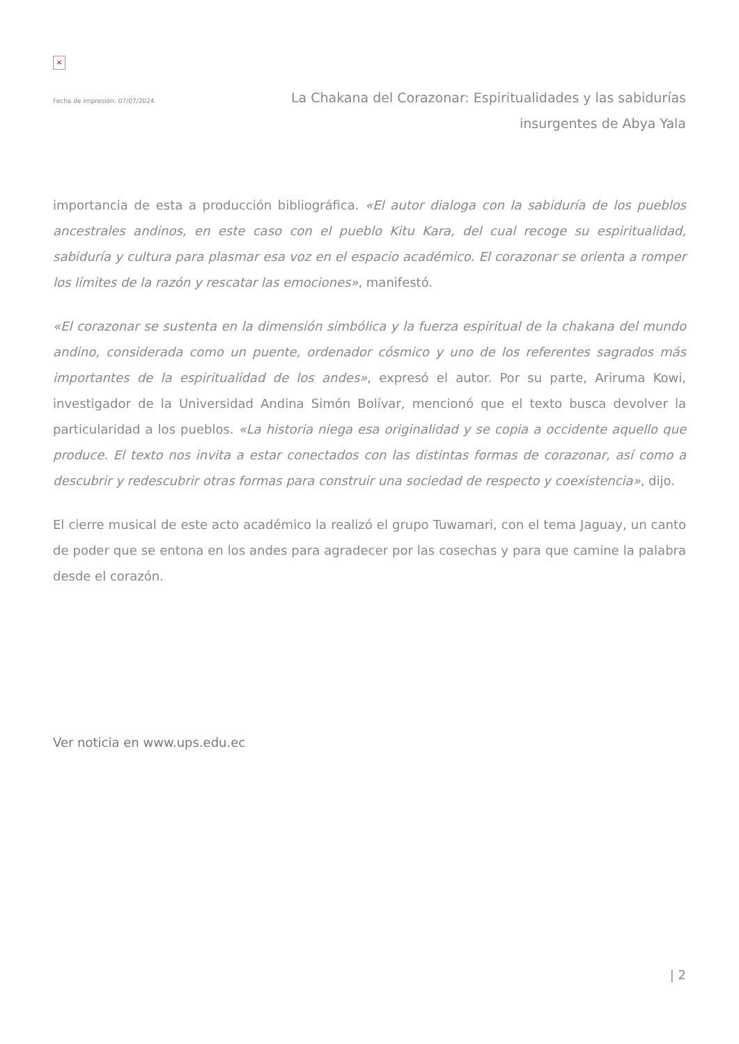×
Fecha de impresión: 07/07/2024
La Chakana del Corazonar: Espiritualidades y las sabidurías
insurgentes de Abya Yala
importancia de esta a producción bibliográfica. «El autor dialoga con la sabiduría de los pueblos ancestrales andinos, en este caso con el pueblo Kitu Kara, del cual recoge su espiritualidad, sabiduría y cultura para plasmar esa voz en el espacio académico. El corazonar se orienta a romper los límites de la razón y rescatar las emociones», manifestó.
«El corazonar se sustenta en la dimensión simbólica y la fuerza espiritual de la chakana del mundo andino, considerada como un puente, ordenador cósmico y uno de los referentes sagrados más importantes de la espiritualidad de los andes», expresó el autor. Por su parte, Ariruma Kowi, investigador de la Universidad Andina Simón Bolívar, mencionó que el texto busca devolver la particularidad a los pueblos. «La historia niega esa originalidad y se copia a occidente aquello que produce. El texto nos invita a estar conectados con las distintas formas de corazonar, así como a descubrir y redescubrir otras formas para construir una sociedad de respecto y coexistencia», dijo.
El cierre musical de este acto académico la realizó el grupo Tuwamari, con el tema Jaguay, un canto de poder que se entona en los andes para agradecer por las cosechas y para que camine la palabra desde el corazón.
Ver noticia en www.ups.edu.ec
| 2